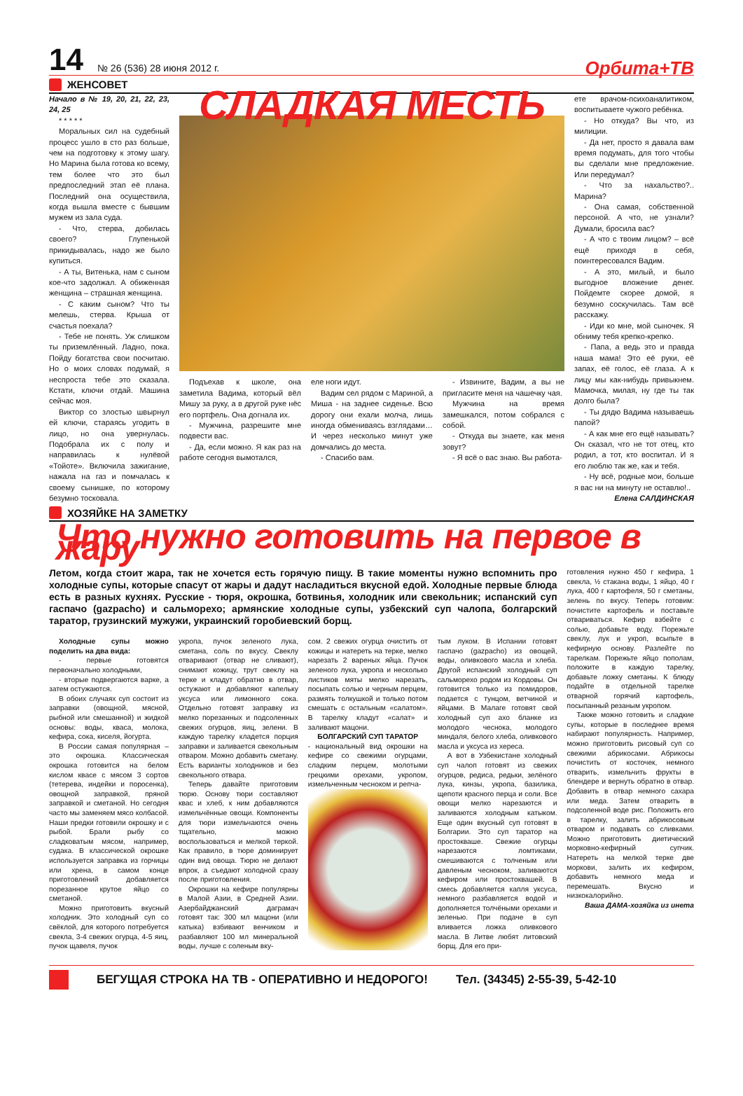14 № 26 (536) 28 июня 2012 г. Орбита+ТВ
ЖЕНСОВЕТ
Начало в № 19, 20, 21, 22, 23, 24, 25
* * * * *
Моральных сил на судебный процесс ушло в сто раз больше, чем на подготовку к этому шагу. Но Марина была готова ко всему, тем более что это был предпоследний этап её плана. Последний она осуществила, когда вышла вместе с бывшим мужем из зала суда.
- Что, стерва, добилась своего? Глупенькой прикидывалась, надо же было купиться.
- А ты, Витенька, нам с сыном кое-что задолжал. А обиженная женщина – страшная женщина.
- С каким сыном? Что ты мелешь, стерва. Крыша от счастья поехала?
- Тебе не понять. Уж слишком ты приземлённый. Ладно, пока. Пойду богатства свои посчитаю. Но о моих словах подумай, я неспроста тебе это сказала. Кстати, ключи отдай. Машина сейчас моя.
Виктор со злостью швырнул ей ключи, стараясь угодить в лицо, но она увернулась. Подобрала их с полу и направилась к нулёвой «Тойоте». Включила зажигание, нажала на газ и помчалась к своему сынишке, по которому безумно тосковала.
СЛАДКАЯ МЕСТЬ
Подъехав к школе, она заметила Вадима, который вёл Мишу за руку, а в другой руке нёс его портфель. Она догнала их.
- Мужчина, разрешите мне подвести вас.
- Да, если можно. Я как раз на работе сегодня вымотался,
еле ноги идут.
Вадим сел рядом с Мариной, а Миша - на заднее сиденье. Всю дорогу они ехали молча, лишь иногда обмениваясь взглядами… И через несколько минут уже домчались до места.
- Спасибо вам.
- Извините, Вадим, а вы не пригласите меня на чашечку чая.
Мужчина на время замешкался, потом собрался с собой.
- Откуда вы знаете, как меня зовут?
- Я всё о вас знаю. Вы работа-
ете врачом-психоаналитиком, воспитываете чужого ребёнка.
- Но откуда? Вы что, из милиции.
- Да нет, просто я давала вам время подумать, для того чтобы вы сделали мне предложение. Или передумал?
- Что за нахальство?.. Марина?
- Она самая, собственной персоной. А что, не узнали? Думали, бросила вас?
- А что с твоим лицом? – всё ещё приходя в себя, поинтересовался Вадим.
- А это, милый, и было выгодное вложение денег. Пойдемте скорее домой, я безумно соскучилась. Там всё расскажу.
- Иди ко мне, мой сыночек. Я обниму тебя крепко-крепко.
- Папа, а ведь это и правда наша мама! Это её руки, её запах, её голос, её глаза. А к лицу мы как-нибудь привыкнем. Мамочка, милая, ну где ты так долго была?
- Ты дядю Вадима называешь папой?
- А как мне его ещё называть? Он сказал, что не тот отец, кто родил, а тот, кто воспитал. И я его люблю так же, как и тебя.
- Ну всё, родные мои, больше я вас ни на минуту не оставлю!..
Елена САЛДИНСКАЯ
ХОЗЯЙКЕ НА ЗАМЕТКУ
Что нужно готовить на первое в жару
Летом, когда стоит жара, так не хочется есть горячую пищу. В такие моменты нужно вспомнить про холодные супы, которые спасут от жары и дадут насладиться вкусной едой. Холодные первые блюда есть в разных кухнях. Русские - тюря, окрошка, ботвинья, холодник или свекольник; испанский суп гаспачо (gazpacho) и сальморехо; армянские холодные супы, узбекский суп чалопа, болгарский таратор, грузинский мужужи, украинский горобиевский борщ.
Холодные супы можно поделить на два вида:
- первые готовятся первоначально холодными,
- вторые подвергаются варке, а затем остужаются.
В обоих случаях суп состоит из заправки (овощной, мясной, рыбной или смешанной) и жидкой основы: воды, кваса, молока, кефира, сока, киселя, йогурта.
В России самая популярная – это окрошка. Классическая окрошка готовится на белом кислом квасе с мясом 3 сортов (тетерева, индейки и поросенка), овощной заправкой, пряной заправкой и сметаной. Но сегодня часто мы заменяем мясо колбасой. Наши предки готовили окрошку и с рыбой. Брали рыбу со сладковатым мясом, например, судака. В классической окрошке используется заправка из горчицы или хрена, в самом конце приготовлений добавляется порезанное крутое яйцо со сметаной.
Можно приготовить вкусный холодник. Это холодный суп со свёклой, для которого потребуется свекла, 3-4 свежих огурца, 4-5 яиц, пучок щавеля, пучок
укропа, пучок зеленого лука, сметана, соль по вкусу. Свеклу отваривают (отвар не сливают), снимают кожицу, трут свеклу на терке и кладут обратно в отвар, остужают и добавляют капельку уксуса или лимонного сока. Отдельно готовят заправку из мелко порезанных и подсоленных свежих огурцов, яиц, зелени. В каждую тарелку кладется порция заправки и заливается свекольным отваром. Можно добавить сметану. Есть варианты холодников и без свекольного отвара.
Теперь давайте приготовим тюрю. Основу тюри составляют квас и хлеб, к ним добавляются измельчённые овощи. Компоненты для тюри измельчаются очень тщательно, можно воспользоваться и мелкой теркой. Как правило, в тюре доминирует один вид овоща. Тюрю не делают впрок, а съедают холодной сразу после приготовления.
Окрошки на кефире популярны в Малой Азии, в Средней Азии. Азербайджанский даграмач готовят так: 300 мл мацони (или катыка) взбивают венчиком и разбавляют 100 мл минеральной воды, лучше с соленым вку-
сом. 2 свежих огурца очистить от кожицы и натереть на терке, мелко нарезать 2 вареных яйца. Пучок зеленого лука, укропа и несколько листиков мяты мелко нарезать, посыпать солью и черным перцем, размять толкушкой и только потом смешать с остальным «салатом». В тарелку кладут «салат» и заливают мацони.
БОЛГАРСКИЙ СУП ТАРАТОР
- национальный вид окрошки на кефире со свежими огурцами, сладким перцем, молотыми грецкими орехами, укропом, измельченным чесноком и репча-
тым луком. В Испании готовят гаспачо (gazpacho) из овощей, воды, оливкового масла и хлеба. Другой испанский холодный суп сальморехо родом из Кордовы. Он готовится только из помидоров, подается с тунцом, ветчиной и яйцами. В Малаге готовят свой холодный суп ахо бланке из молодого чеснока, молодого миндаля, белого хлеба, оливкового масла и уксуса из хереса.
А вот в Узбекистане холодный суп чалоп готовят из свежих огурцов, редиса, редьки, зелёного лука, кинзы, укропа, базилика, щепоти красного перца и соли. Все овощи мелко нарезаются и заливаются холодным катыком. Еще один вкусный суп готовят в Болгарии. Это суп таратор на простокваше. Свежие огурцы нарезаются ломтиками, смешиваются с толченым или давленым чесноком, заливаются кефиром или простоквашей. В смесь добавляется капля уксуса, немного разбавляется водой и дополняется толчёными орехами и зеленью. При подаче в суп вливается ложка оливкового масла. В Литве любят литовский борщ. Для его при-
готовления нужно 450 г кефира, 1 свекла, ½ стакана воды, 1 яйцо, 40 г лука, 400 г картофеля, 50 г сметаны, зелень по вкусу. Теперь готовим: почистите картофель и поставьте отвариваться. Кефир взбейте с солью, добавьте воду. Порежьте свеклу, лук и укроп, всыпьте в кефирную основу. Разлейте по тарелкам. Порежьте яйцо пополам, положите в каждую тарелку, добавьте ложку сметаны. К блюду подайте в отдельной тарелке отварной горячий картофель, посыпанный резаным укропом.
Также можно готовить и сладкие супы, которые в последнее время набирают популярность. Например, можно приготовить рисовый суп со свежими абрикосами. Абрикосы почистить от косточек, немного отварить, измельчить фрукты в блендере и вернуть обратно в отвар. Добавить в отвар немного сахара или меда. Затем отварить в подсоленной воде рис. Положить его в тарелку, залить абрикосовым отваром и подавать со сливками. Можно приготовить диетический морковно-кефирный супчик. Натереть на мелкой терке две моркови, залить их кефиром, добавить немного меда и перемешать. Вкусно и низкокалорийно.
Ваша ДАМА-хозяйка из инета
БЕГУЩАЯ СТРОКА НА ТВ - ОПЕРАТИВНО И НЕДОРОГО! Тел. (34345) 2-55-39, 5-42-10